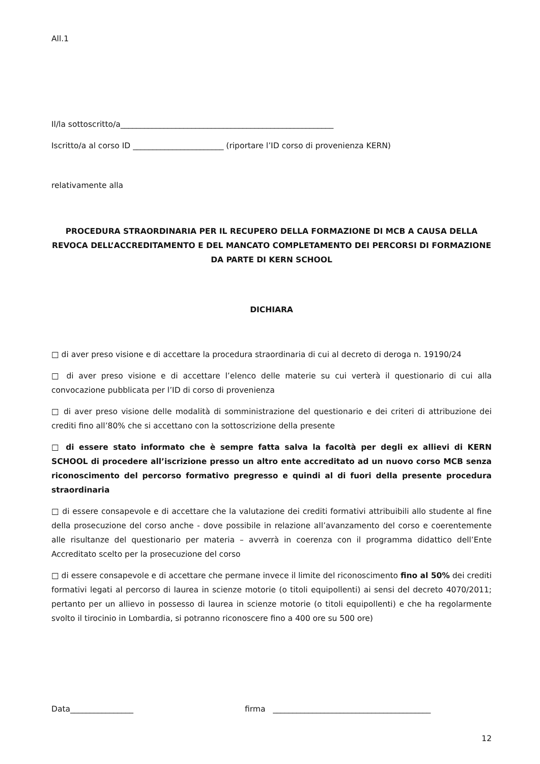All.1
Il/la sottoscritto/a______________________________________________________
Iscritto/a al corso ID _______________________ (riportare l’ID corso di provenienza KERN)
relativamente alla
PROCEDURA STRAORDINARIA PER IL RECUPERO DELLA FORMAZIONE DI MCB A CAUSA DELLA REVOCA DELL’ACCREDITAMENTO E DEL MANCATO COMPLETAMENTO DEI PERCORSI DI FORMAZIONE DA PARTE DI KERN SCHOOL
DICHIARA
□ di aver preso visione e di accettare la procedura straordinaria di cui al decreto di deroga n. 19190/24
□ di aver preso visione e di accettare l’elenco delle materie su cui verterà il questionario di cui alla convocazione pubblicata per l’ID di corso di provenienza
□ di aver preso visione delle modalità di somministrazione del questionario e dei criteri di attribuzione dei crediti fino all’80% che si accettano con la sottoscrizione della presente
□ di essere stato informato che è sempre fatta salva la facoltà per degli ex allievi di KERN SCHOOL di procedere all’iscrizione presso un altro ente accreditato ad un nuovo corso MCB senza riconoscimento del percorso formativo pregresso e quindi al di fuori della presente procedura straordinaria
□ di essere consapevole e di accettare che la valutazione dei crediti formativi attribuibili allo studente al fine della prosecuzione del corso anche - dove possibile in relazione all’avanzamento del corso e coerentemente alle risultanze del questionario per materia – avverrà in coerenza con il programma didattico dell’Ente Accreditato scelto per la prosecuzione del corso
□ di essere consapevole e di accettare che permane invece il limite del riconoscimento fino al 50% dei crediti formativi legati al percorso di laurea in scienze motorie (o titoli equipollenti) ai sensi del decreto 4070/2011; pertanto per un allievo in possesso di laurea in scienze motorie (o titoli equipollenti) e che ha regolarmente svolto il tirocinio in Lombardia, si potranno riconoscere fino a 400 ore su 500 ore)
Data________________ firma ________________________________________
12